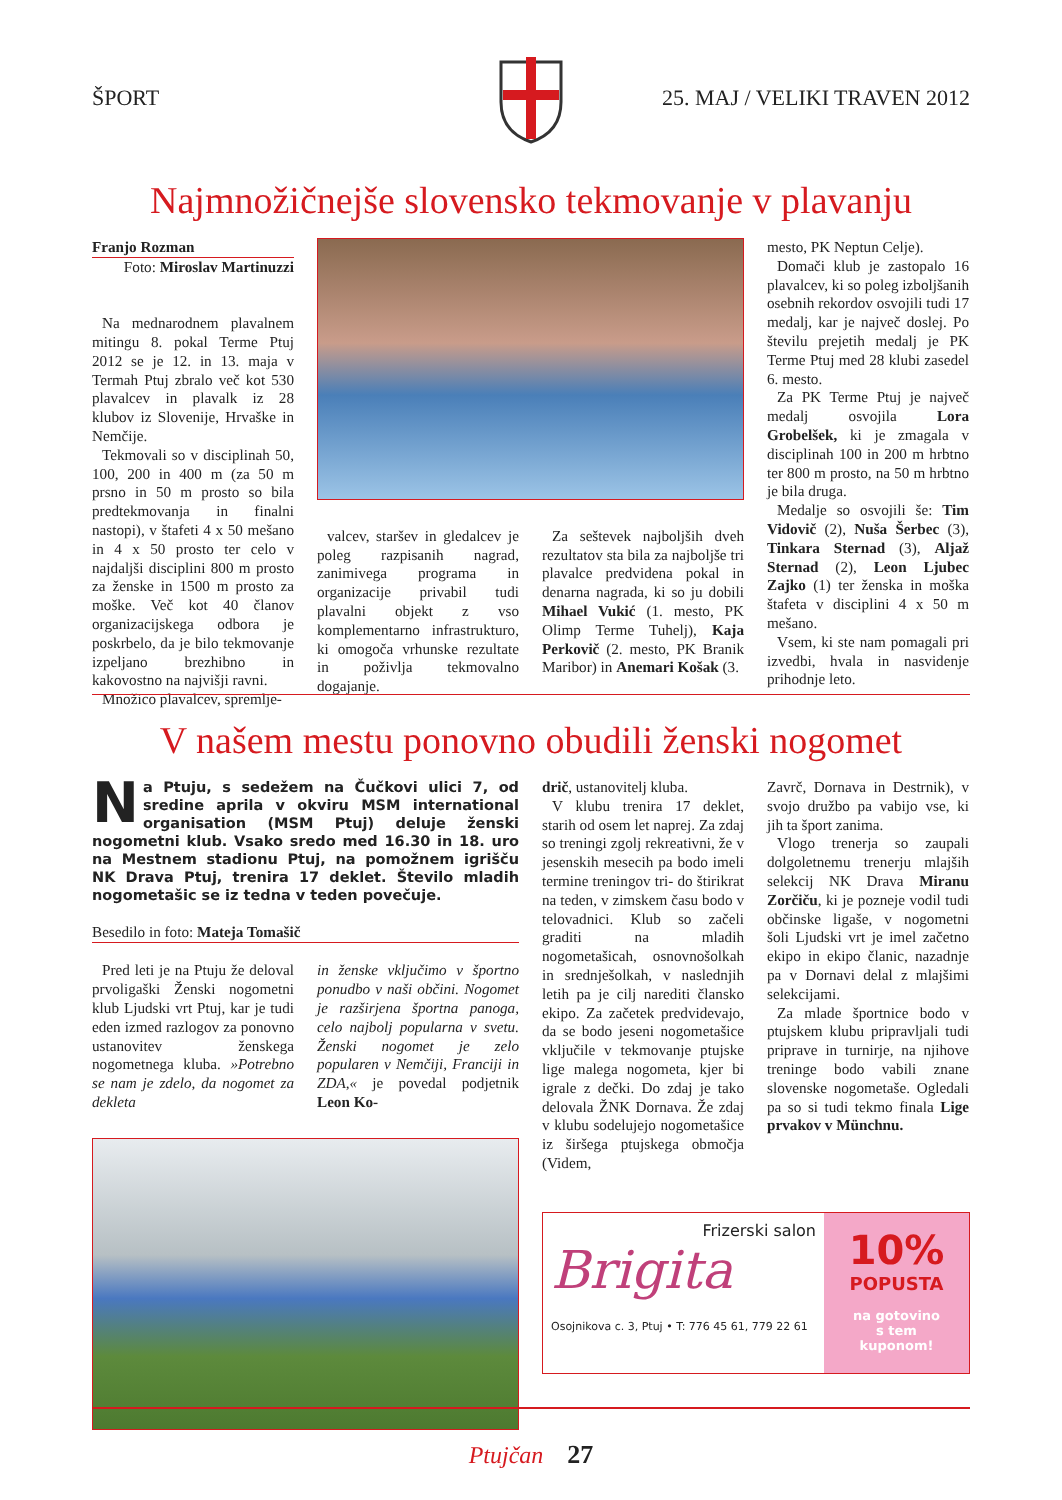ŠPORT 25. MAJ / VELIKI TRAVEN 2012
Najmnožičnejše slovensko tekmovanje v plavanju
Franjo Rozman
Foto: Miroslav Martinuzzi
Na mednarodnem plavalnem mitingu 8. pokal Terme Ptuj 2012 se je 12. in 13. maja v Termah Ptuj zbralo več kot 530 plavalcev in plavalk iz 28 klubov iz Slovenije, Hrvaške in Nemčije.
Tekmovali so v disciplinah 50, 100, 200 in 400 m (za 50 m prsno in 50 m prosto so bila predtekmovanja in finalni nastopi), v štafeti 4 x 50 mešano in 4 x 50 prosto ter celo v najdaljši disciplini 800 m prosto za ženske in 1500 m prosto za moške. Več kot 40 članov organizacijskega odbora je poskrbelo, da je bilo tekmovanje izpeljano brezhibno in kakovostno na najvišji ravni.
Množico plavalcev, spremlje-
valcev, staršev in gledalcev je poleg razpisanih nagrad, zanimivega programa in organizacije privabil tudi plavalni objekt z vso komplementarno infrastrukturo, ki omogoča vrhunske rezultate in poživlja tekmovalno dogajanje.
Za seštevek najboljših dveh rezultatov sta bila za najboljše tri plavalce predvidena pokal in denarna nagrada, ki so ju dobili Mihael Vukić (1. mesto, PK Olimp Terme Tuhelj), Kaja Perkovič (2. mesto, PK Branik Maribor) in Anemari Košak (3.
mesto, PK Neptun Celje).
Domači klub je zastopalo 16 plavalcev, ki so poleg izboljšanih osebnih rekordov osvojili tudi 17 medalj, kar je največ doslej. Po številu prejetih medalj je PK Terme Ptuj med 28 klubi zasedel 6. mesto.
Za PK Terme Ptuj je največ medalj osvojila Lora Grobelšek, ki je zmagala v disciplinah 100 in 200 m hrbtno ter 800 m prosto, na 50 m hrbtno je bila druga.
Medalje so osvojili še: Tim Vidovič (2), Nuša Šerbec (3), Tinkara Sternad (3), Aljaž Sternad (2), Leon Ljubec Zajko (1) ter ženska in moška štafeta v disciplini 4 x 50 m mešano.
Vsem, ki ste nam pomagali pri izvedbi, hvala in nasvidenje prihodnje leto.
V našem mestu ponovno obudili ženski nogomet
Na Ptuju, s sedežem na Čučkovi ulici 7, od sredine aprila v okviru MSM international organisation (MSM Ptuj) deluje ženski nogometni klub. Vsako sredo med 16.30 in 18. uro na Mestnem stadionu Ptuj, na pomožnem igrišču NK Drava Ptuj, trenira 17 deklet. Število mladih nogometašic se iz tedna v teden povečuje.
Besedilo in foto: Mateja Tomašič
Pred leti je na Ptuju že deloval prvoligaški Ženski nogometni klub Ljudski vrt Ptuj, kar je tudi eden izmed razlogov za ponovno ustanovitev ženskega nogometnega kluba. »Potrebno se nam je zdelo, da nogomet za dekleta
in ženske vključimo v športno ponudbo v naši občini. Nogomet je razširjena športna panoga, celo najbolj popularna v svetu. Ženski nogomet je zelo popularen v Nemčiji, Franciji in ZDA,« je povedal podjetnik Leon Ko-
drič, ustanovitelj kluba.
V klubu trenira 17 deklet, starih od osem let naprej. Za zdaj so treningi zgolj rekreativni, že v jesenskih mesecih pa bodo imeli termine treningov tri- do štirikrat na teden, v zimskem času bodo v telovadnici. Klub so začeli graditi na mladih nogometašicah, osnovnošolkah in srednješolkah, v naslednjih letih pa je cilj narediti člansko ekipo. Za začetek predvidevajo, da se bodo jeseni nogometašice vključile v tekmovanje ptujske lige malega nogometa, kjer bi igrale z dečki. Do zdaj je tako delovala ŽNK Dornava. Že zdaj v klubu sodelujejo nogometašice iz širšega ptujskega območja (Videm,
Zavrč, Dornava in Destrnik), v svojo družbo pa vabijo vse, ki jih ta šport zanima.
Vlogo trenerja so zaupali dolgoletnemu trenerju mlajših selekcij NK Drava Miranu Zorčiču, ki je pozneje vodil tudi občinske ligaše, v nogometni šoli Ljudski vrt je imel začetno ekipo in ekipo članic, nazadnje pa v Dornavi delal z mlajšimi selekcijami.
Za mlade športnice bodo v ptujskem klubu pripravljali tudi priprave in turnirje, na njihove treninge bodo vabili znane slovenske nogometaše. Ogledali pa so si tudi tekmo finala Lige prvakov v Münchnu.
Frizerski salon
Brigita
Osojnikova c. 3, Ptuj • T: 776 45 61, 779 22 61
10%
POPUSTA
na gotovino
s tem
kuponom!
Ptujčan 27